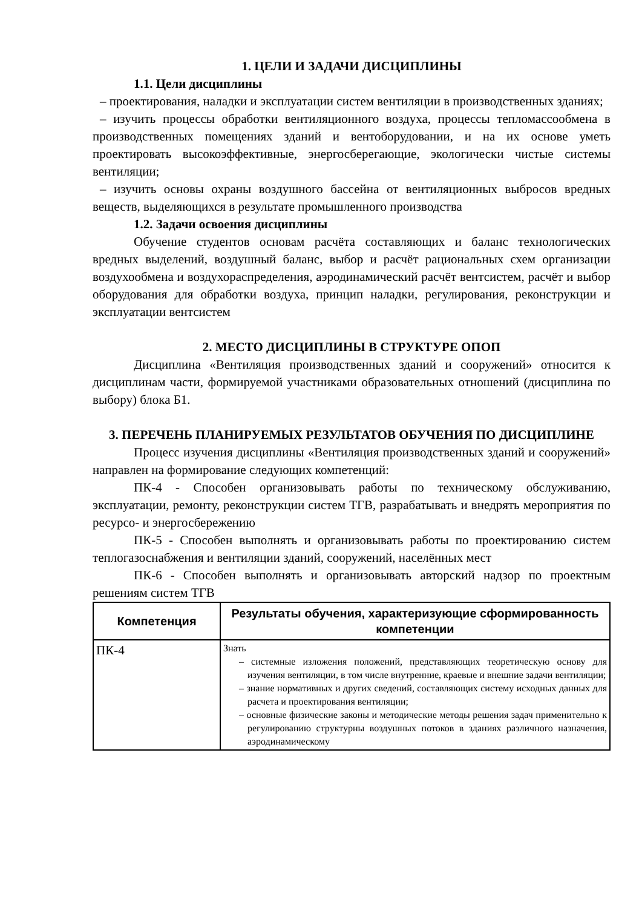1. ЦЕЛИ И ЗАДАЧИ ДИСЦИПЛИНЫ
1.1. Цели дисциплины
– проектирования, наладки и эксплуатации систем вентиляции в производственных зданиях;
– изучить процессы обработки вентиляционного воздуха, процессы тепломассообмена в производственных помещениях зданий и вентоборудовании, и на их основе уметь проектировать высокоэффективные, энергосберегающие, экологически чистые системы вентиляции;
– изучить основы охраны воздушного бассейна от вентиляционных выбросов вредных веществ, выделяющихся в результате промышленного производства
1.2. Задачи освоения дисциплины
Обучение студентов основам расчёта составляющих и баланс технологических вредных выделений, воздушный баланс, выбор и расчёт рациональных схем организации воздухообмена и воздухораспределения, аэродинамический расчёт вентсистем, расчёт и выбор оборудования для обработки воздуха, принцип наладки, регулирования, реконструкции и эксплуатации вентсистем
2. МЕСТО ДИСЦИПЛИНЫ В СТРУКТУРЕ ОПОП
Дисциплина «Вентиляция производственных зданий и сооружений» относится к дисциплинам части, формируемой участниками образовательных отношений (дисциплина по выбору) блока Б1.
3. ПЕРЕЧЕНЬ ПЛАНИРУЕМЫХ РЕЗУЛЬТАТОВ ОБУЧЕНИЯ ПО ДИСЦИПЛИНЕ
Процесс изучения дисциплины «Вентиляция производственных зданий и сооружений» направлен на формирование следующих компетенций:
ПК-4 - Способен организовывать работы по техническому обслуживанию, эксплуатации, ремонту, реконструкции систем ТГВ, разрабатывать и внедрять мероприятия по ресурсо- и энергосбережению
ПК-5 - Способен выполнять и организовывать работы по проектированию систем теплогазоснабжения и вентиляции зданий, сооружений, населённых мест
ПК-6 - Способен выполнять и организовывать авторский надзор по проектным решениям систем ТГВ
| Компетенция | Результаты обучения, характеризующие сформированность компетенции |
| --- | --- |
| ПК-4 | Знать – системные изложения положений, представляющих теоретическую основу для изучения вентиляции, в том числе внутренние, краевые и внешние задачи вентиляции; – знание нормативных и других сведений, составляющих систему исходных данных для расчета и проектирования вентиляции; – основные физические законы и методические методы решения задач применительно к регулированию структурны воздушных потоков в зданиях различного назначения, аэродинамическому |